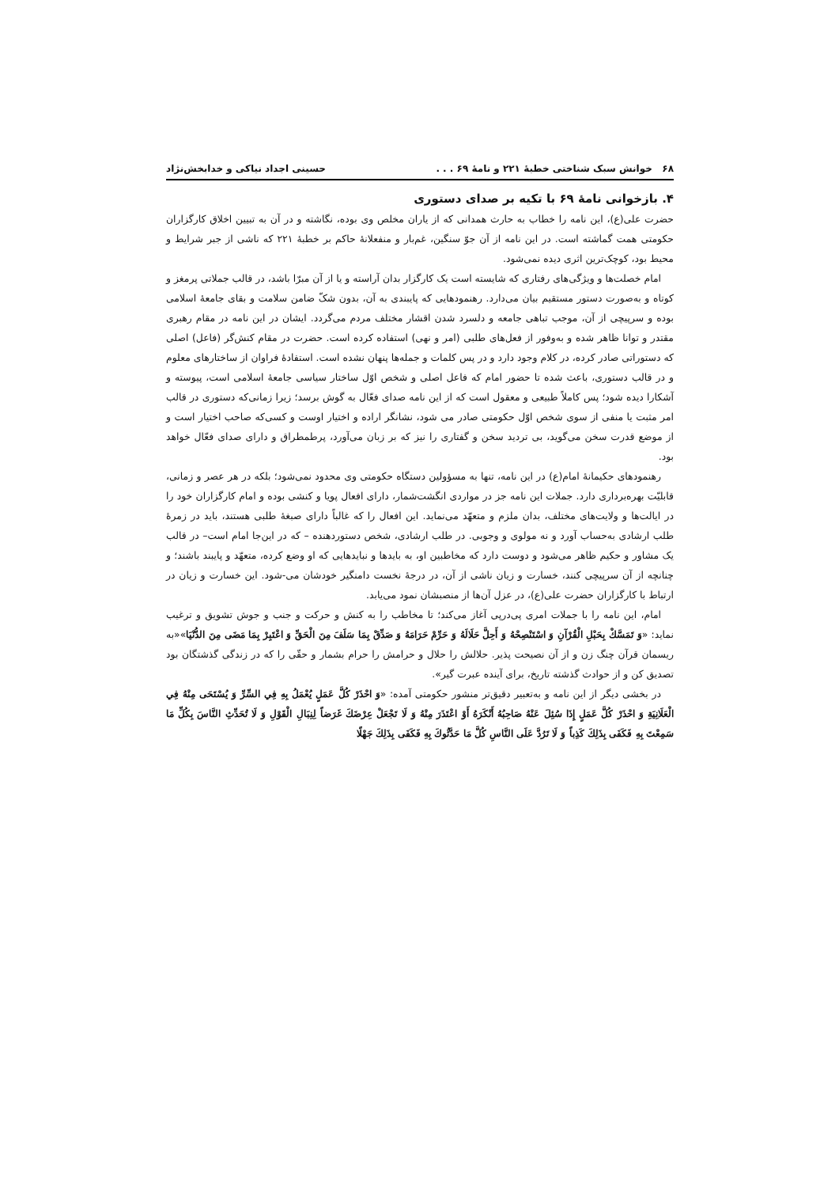۶۸ خوانش سبک شناختی خطبهٔ ۲۲۱ و نامهٔ ۶۹ . . . حسینی اجداد نیاکی و خدابخش‌نژاد
۴. بازخوانی نامهٔ ۶۹ با تکیه بر صدای دستوری
حضرت علی(ع)، این نامه را خطاب به حارث همدانی که از یاران مخلص وی بوده، نگاشته و در آن به تبیین اخلاق کارگزاران حکومتی همت گماشته است. در این نامه از آن جوّ سنگین، غم‌بار و منفعلانهٔ حاکم بر خطبهٔ ۲۲۱ که ناشی از جبر شرایط و محیط بود، کوچک‌ترین اثری دیده نمی‌شود.
امام خصلت‌ها و ویژگی‌های رفتاری که شایسته است یک کارگزار بدان آراسته و یا از آن مبرّا باشد، در قالب جملاتی پرمغز و کوتاه و به‌صورت دستور مستقیم بیان می‌دارد. رهنمودهایی که پایبندی به آن، بدون شکّ ضامن سلامت و بقای جامعهٔ اسلامی بوده و سرپیچی از آن، موجب تباهی جامعه و دلسرد شدن اقشار مختلف مردم می‌گردد. ایشان در این نامه در مقام رهبری مقتدر و توانا ظاهر شده و به‌وفور از فعل‌های طلبی (امر و نهی) استفاده کرده است. حضرت در مقام کنش‌گر (فاعل) اصلی که دستوراتی صادر کرده، در کلام وجود دارد و در پس کلمات و جمله‌ها پنهان نشده است. استفادهٔ فراوان از ساختارهای معلوم و در قالب دستوری، باعث شده تا حضور امام که فاعل اصلی و شخص اوّل ساختار سیاسی جامعهٔ اسلامی است، پیوسته و آشکارا دیده شود؛ پس کاملاً طبیعی و معقول است که از این نامه صدای فعّال به گوش برسد؛ زیرا زمانی‌که دستوری در قالب امر مثبت یا منفی از سوی شخص اوّل حکومتی صادر می شود، نشانگر اراده و اختیار اوست و کسی‌که صاحب اختیار است و از موضع قدرت سخن می‌گوید، بی تردید سخن و گفتاری را نیز که بر زبان می‌آورد، پرطمطراق و دارای صدای فعّال خواهد بود.
رهنمودهای حکیمانهٔ امام(ع) در این نامه، تنها به مسؤولین دستگاه حکومتی وی محدود نمی‌شود؛ بلکه در هر عصر و زمانی، قابلیّت بهره‌برداری دارد. جملات این نامه جز در مواردی انگشت‌شمار، دارای افعال پویا و کنشی بوده و امام کارگزاران خود را در ایالت‌ها و ولایت‌های مختلف، بدان ملزم و متعهّد می‌نماید. این افعال را که غالباً دارای صبغهٔ طلبی هستند، باید در زمرهٔ طلب ارشادی به‌حساب آورد و نه مولوی و وجوبی. در طلب ارشادی، شخص دستوردهنده – که در این‌جا امام است– در قالب یک مشاور و حکیم ظاهر می‌شود و دوست دارد که مخاطبین او، به بایدها و نبایدهایی که او وضع کرده، متعهّد و پایبند باشند؛ و چنانچه از آن سرپیچی کنند، خسارت و زیان ناشی از آن، در درجهٔ نخست دامنگیر خودشان می-شود. این خسارت و زیان در ارتباط با کارگزاران حضرت علی(ع)، در عزل آن‌ها از منصبشان نمود می‌یابد.
امام، این نامه را با جملات امری پی‌درپی آغاز می‌کند؛ تا مخاطب را به کنش و حرکت و جنب و جوش تشویق و ترغیب نماید: «وَ تَمَسَّكْ بِحَبْلِ الْقُرْآنِ وَ اسْتَنْصِحْهُ وَ أَحِلَّ حَلَالَهُ وَ حَرِّمْ حَرَامَهُ وَ صَدِّقْ بِمَا سَلَفَ مِنَ الْحَقِّ وَ اعْتَبِرْ بِمَا مَضَى مِنَ الدُّنْيَا»«به ریسمان قرآن چنگ زن و از آن نصیحت پذیر. حلالش را حلال و حرامش را حرام بشمار و حقّی را که در زندگی گذشتگان بود تصدیق کن و از حوادث گذشته تاریخ، برای آینده عبرت گیر».
در بخشی دیگر از این نامه و به‌تعبیر دقیق‌تر منشور حکومتی آمده: «وَ احْذَرْ كُلَّ عَمَلٍ يُعْمَلُ بِهِ فِي السِّرِّ وَ يُسْتَحَى مِنْهُ فِي الْعَلَانِيَةِ وَ احْذَرْ كُلَّ عَمَلٍ إِذَا سُئِلَ عَنْهُ صَاحِبُهُ أَنْكَرَهُ أَوْ اعْتَذَرَ مِنْهُ وَ لَا تَجْعَلْ عِرْضَكَ غَرَضاً لِنِبَالِ الْقَوْلِ وَ لَا تُحَدِّثِ النَّاسَ بِكُلِّ مَا سَمِعْتَ بِهِ فَكَفَى بِذَلِكَ كَذِباً وَ لَا تَرُدَّ عَلَى النَّاسِ كُلَّ مَا حَدَّثُوكَ بِهِ فَكَفَى بِذَلِكَ جَهْلًا